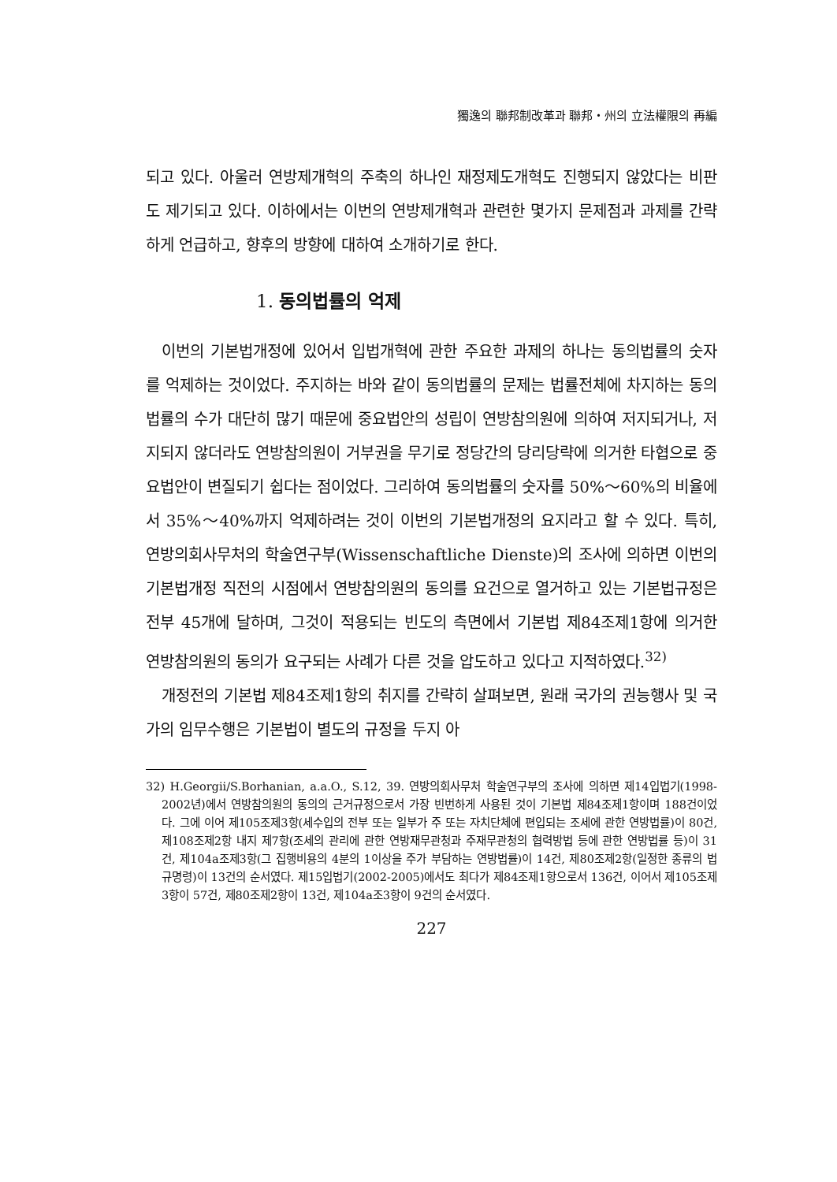獨逸의 聯邦制改革과 聯邦・州의 立法權限의 再編
되고 있다. 아울러 연방제개혁의 주축의 하나인 재정제도개혁도 진행되지 않았다는 비판도 제기되고 있다. 이하에서는 이번의 연방제개혁과 관련한 몇가지 문제점과 과제를 간략하게 언급하고, 향후의 방향에 대하여 소개하기로 한다.
1. 동의법률의 억제
이번의 기본법개정에 있어서 입법개혁에 관한 주요한 과제의 하나는 동의법률의 숫자를 억제하는 것이었다. 주지하는 바와 같이 동의법률의 문제는 법률전체에 차지하는 동의법률의 수가 대단히 많기 때문에 중요법안의 성립이 연방참의원에 의하여 저지되거나, 저지되지 않더라도 연방참의원이 거부권을 무기로 정당간의 당리당략에 의거한 타협으로 중요법안이 변질되기 쉽다는 점이었다. 그리하여 동의법률의 숫자를 50%～60%의 비율에서 35%～40%까지 억제하려는 것이 이번의 기본법개정의 요지라고 할 수 있다. 특히, 연방의회사무처의 학술연구부(Wissenschaftliche Dienste)의 조사에 의하면 이번의 기본법개정 직전의 시점에서 연방참의원의 동의를 요건으로 열거하고 있는 기본법규정은 전부 45개에 달하며, 그것이 적용되는 빈도의 측면에서 기본법 제84조제1항에 의거한 연방참의원의 동의가 요구되는 사례가 다른 것을 압도하고 있다고 지적하였다.<sup>32)</sup>
개정전의 기본법 제84조제1항의 취지를 간략히 살펴보면, 원래 국가의 권능행사 및 국가의 임무수행은 기본법이 별도의 규정을 두지 아
32) H.Georgii/S.Borhanian, a.a.O., S.12, 39. 연방의회사무처 학술연구부의 조사에 의하면 제14입법기(1998-2002년)에서 연방참의원의 동의의 근거규정으로서 가장 빈번하게 사용된 것이 기본법 제84조제1항이며 188건이었다. 그에 이어 제105조제3항(세수입의 전부 또는 일부가 주 또는 자치단체에 편입되는 조세에 관한 연방법률)이 80건, 제108조제2항 내지 제7항(조세의 관리에 관한 연방재무관청과 주재무관청의 협력방법 등에 관한 연방법률 등)이 31건, 제104a조제3항(그 집행비용의 4분의 1이상을 주가 부담하는 연방법률)이 14건, 제80조제2항(일정한 종류의 법규명령)이 13건의 순서였다. 제15입법기(2002-2005)에서도 최다가 제84조제1항으로서 136건, 이어서 제105조제3항이 57건, 제80조제2항이 13건, 제104a조3항이 9건의 순서였다.
227